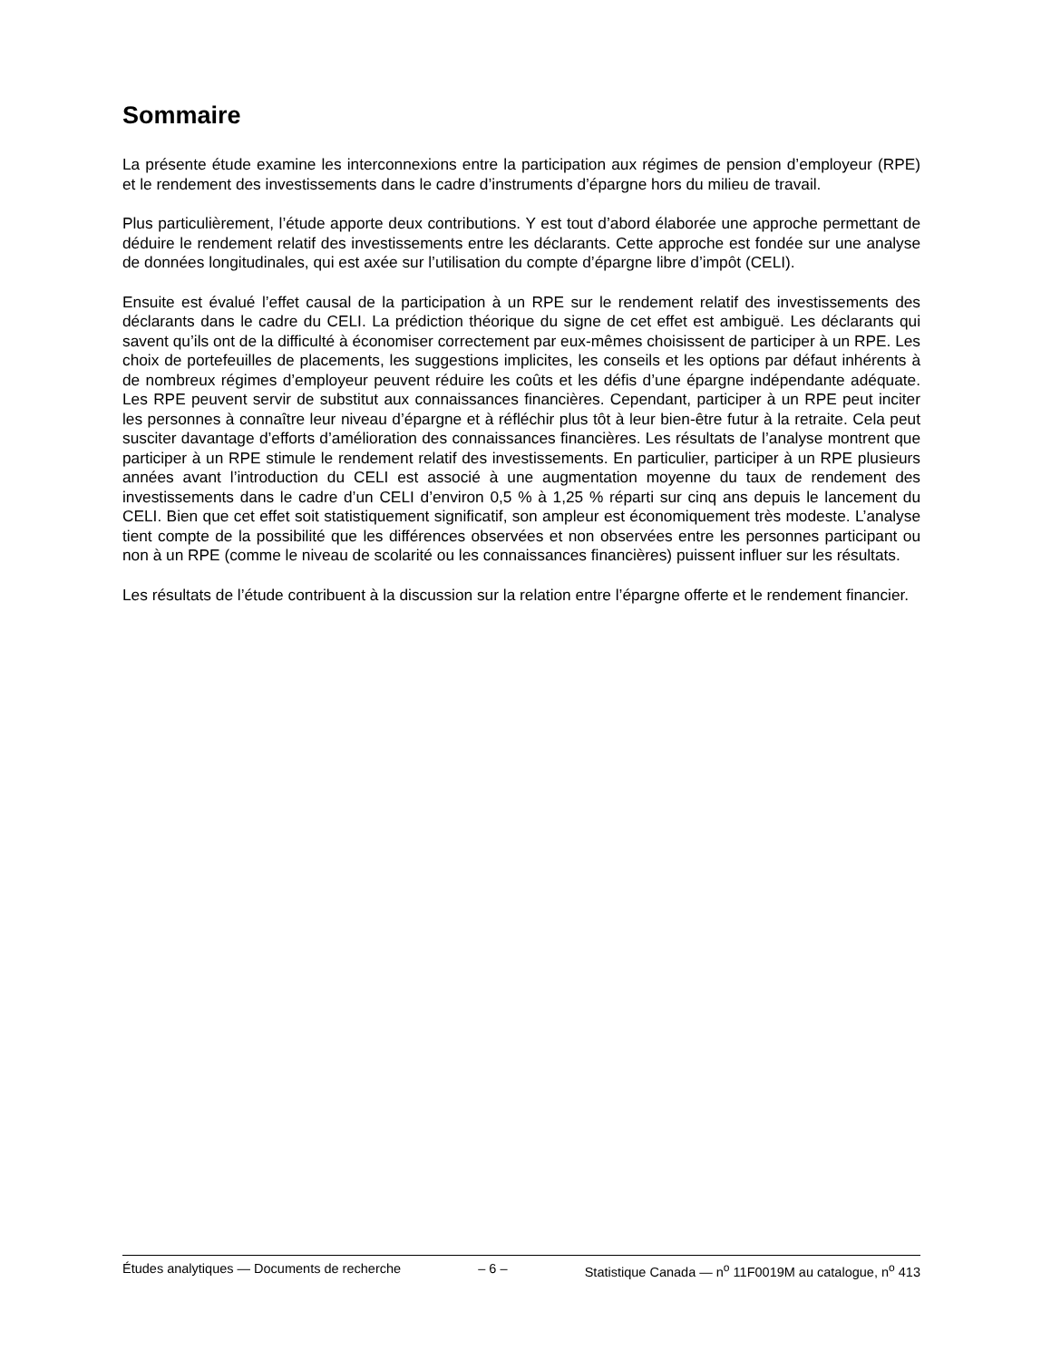Sommaire
La présente étude examine les interconnexions entre la participation aux régimes de pension d’employeur (RPE) et le rendement des investissements dans le cadre d’instruments d’épargne hors du milieu de travail.
Plus particulièrement, l’étude apporte deux contributions. Y est tout d’abord élaborée une approche permettant de déduire le rendement relatif des investissements entre les déclarants. Cette approche est fondée sur une analyse de données longitudinales, qui est axée sur l’utilisation du compte d’épargne libre d’impôt (CELI).
Ensuite est évalué l’effet causal de la participation à un RPE sur le rendement relatif des investissements des déclarants dans le cadre du CELI. La prédiction théorique du signe de cet effet est ambiguë. Les déclarants qui savent qu’ils ont de la difficulté à économiser correctement par eux-mêmes choisissent de participer à un RPE. Les choix de portefeuilles de placements, les suggestions implicites, les conseils et les options par défaut inhérents à de nombreux régimes d’employeur peuvent réduire les coûts et les défis d’une épargne indépendante adéquate. Les RPE peuvent servir de substitut aux connaissances financières. Cependant, participer à un RPE peut inciter les personnes à connaître leur niveau d’épargne et à réfléchir plus tôt à leur bien-être futur à la retraite. Cela peut susciter davantage d’efforts d’amélioration des connaissances financières. Les résultats de l’analyse montrent que participer à un RPE stimule le rendement relatif des investissements. En particulier, participer à un RPE plusieurs années avant l’introduction du CELI est associé à une augmentation moyenne du taux de rendement des investissements dans le cadre d’un CELI d’environ 0,5 % à 1,25 % réparti sur cinq ans depuis le lancement du CELI. Bien que cet effet soit statistiquement significatif, son ampleur est économiquement très modeste. L’analyse tient compte de la possibilité que les différences observées et non observées entre les personnes participant ou non à un RPE (comme le niveau de scolarité ou les connaissances financières) puissent influer sur les résultats.
Les résultats de l’étude contribuent à la discussion sur la relation entre l’épargne offerte et le rendement financier.
Études analytiques — Documents de recherche – 6 – Statistique Canada — n<sup>o</sup> 11F0019M au catalogue, n<sup>o</sup> 413